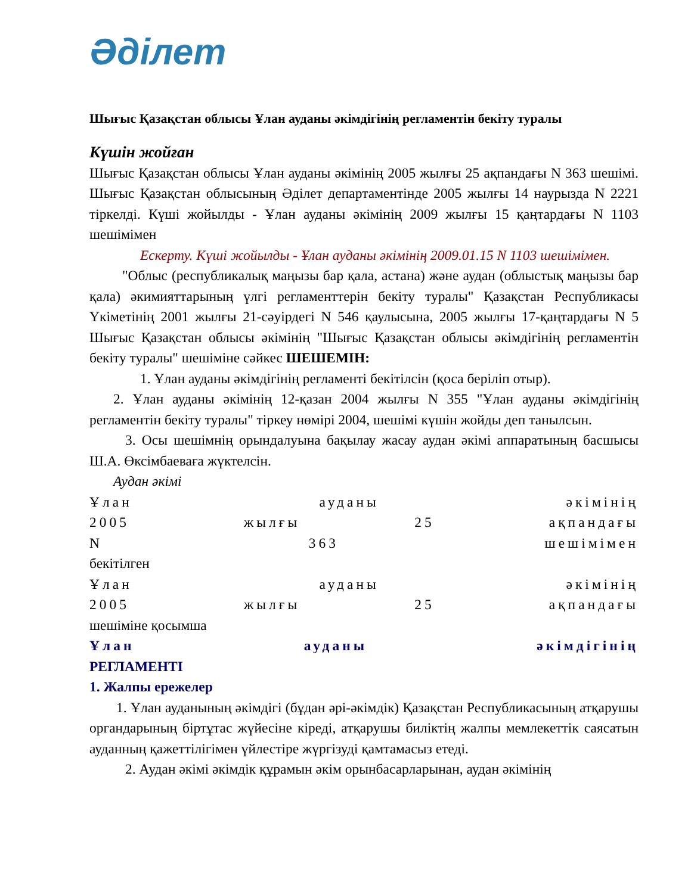Әділет
Шығыс Қазақстан облысы Ұлан ауданы әкімдігінің регламентін бекіту туралы
Күшін жойған
Шығыс Қазақстан облысы Ұлан ауданы әкімінің 2005 жылғы 25 ақпандағы N 363 шешімі. Шығыс Қазақстан облысының Әділет департаментінде 2005 жылғы 14 наурызда N 2221 тіркелді. Күші жойылды - Ұлан ауданы әкімінің 2009 жылғы 15 қаңтардағы N 1103 шешімімен
Ескерту. Күші жойылды - Ұлан ауданы әкімінің 2009.01.15 N 1103 шешімімен.
"Облыс (республикалық маңызы бар қала, астана) және аудан (облыстық маңызы бар қала) әкимияттарының үлгі регламенттерін бекіту туралы" Қазақстан Республикасы Үкіметінің 2001 жылғы 21-сәуірдегі N 546 қаулысына, 2005 жылғы 17-қаңтардағы N 5 Шығыс Қазақстан облысы әкімінің "Шығыс Қазақстан облысы әкімдігінің регламентін бекіту туралы" шешіміне сәйкес ШЕШЕМІН:
1. Ұлан ауданы әкімдігінің регламенті бекітілсін (қоса беріліп отыр).
2. Ұлан ауданы әкімінің 12-қазан 2004 жылғы N 355 "Ұлан ауданы әкімдігінің регламентін бекіту туралы" тіркеу нөмірі 2004, шешімі күшін жойды деп танылсын.
3. Осы шешімнің орындалуына бақылау жасау аудан әкімі аппаратының басшысы Ш.А. Өксімбаеваға жүктелсін.
Аудан әкімі
Ұлан ауданы әкімінің
2005 жылғы 25 ақпандағы
N 363 шешімімен
бекітілген
Ұлан ауданы әкімінің
2005 жылғы 25 ақпандағы
шешіміне қосымша
Ұлан ауданы әкімдігінің
РЕГЛАМЕНТІ
1. Жалпы ережелер
1. Ұлан ауданының әкімдігі (бұдан әрі-әкімдік) Қазақстан Республикасының атқарушы органдарының біртұтас жүйесіне кіреді, атқарушы биліктің жалпы мемлекеттік саясатын ауданның қажеттілігімен үйлестіре жүргізуді қамтамасыз етеді.
2. Аудан әкімі әкімдік құрамын әкім орынбасарларынан, аудан әкімінің